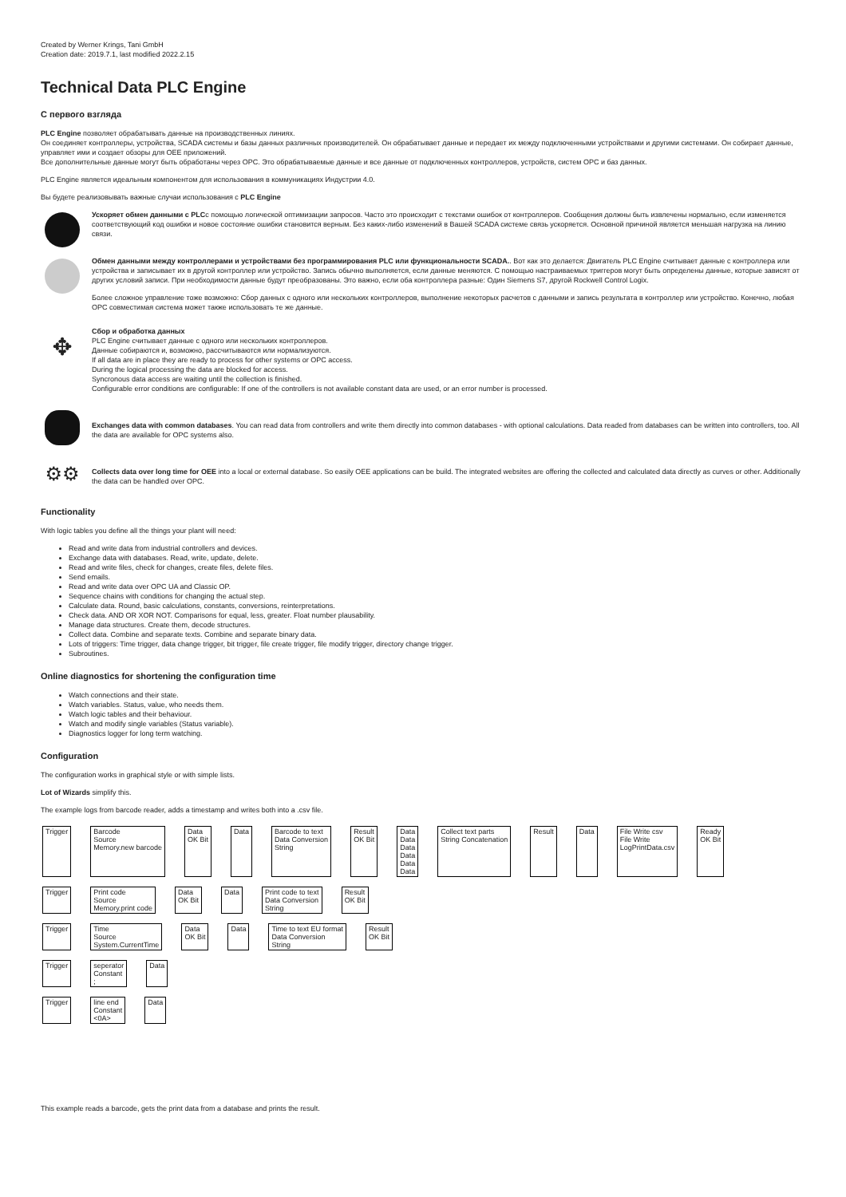Created by Werner Krings, Tani GmbH
Creation date: 2019.7.1, last modified 2022.2.15
Technical Data PLC Engine
С первого взгляда
PLC Engine позволяет обрабатывать данные на производственных линиях.
Он соединяет контроллеры, устройства, SCADA системы и базы данных различных производителей. Он обрабатывает данные и передает их между подключенными устройствами и другими системами. Он собирает данные, управляет ими и создает обзоры для OEE приложений.
Все дополнительные данные могут быть обработаны через OPC. Это обрабатываемые данные и все данные от подключенных контроллеров, устройств, систем OPC и баз данных.
PLC Engine является идеальным компонентом для использования в коммуникациях Индустрии 4.0.
Вы будете реализовывать важные случаи использования с PLC Engine
Ускоряет обмен данными с PLCс помощью логической оптимизации запросов. Часто это происходит с текстами ошибок от контроллеров. Сообщения должны быть извлечены нормально, если изменяется соответствующий код ошибки и новое состояние ошибки становится верным. Без каких-либо изменений в Вашей SCADA системе связь ускоряется. Основной причиной является меньшая нагрузка на линию связи.
Обмен данными между контроллерами и устройствами без программирования PLC или функциональности SCADA.. Вот как это делается: Двигатель PLC Engine считывает данные с контроллера или устройства и записывает их в другой контроллер или устройство. Запись обычно выполняется, если данные меняются. С помощью настраиваемых триггеров могут быть определены данные, которые зависят от других условий записи. При необходимости данные будут преобразованы. Это важно, если оба контроллера разные: Один Siemens S7, другой Rockwell Control Logix.
Более сложное управление тоже возможно: Сбор данных с одного или нескольких контроллеров, выполнение некоторых расчетов с данными и запись результата в контроллер или устройство. Конечно, любая OPC совместимая система может также использовать те же данные.
✥
Сбор и обработка данных
PLC Engine считывает данные с одного или нескольких контроллеров.
Данные собираются и, возможно, рассчитываются или нормализуются.
If all data are in place they are ready to process for other systems or OPC access.
During the logical processing the data are blocked for access.
Syncronous data access are waiting until the collection is finished.
Configurable error conditions are configurable: If one of the controllers is not available constant data are used, or an error number is processed.
Exchanges data with common databases. You can read data from controllers and write them directly into common databases - with optional calculations. Data readed from databases can be written into controllers, too. All the data are available for OPC systems also.
⚙⚙
Collects data over long time for OEE into a local or external database. So easily OEE applications can be build. The integrated websites are offering the collected and calculated data directly as curves or other. Additionally the data can be handled over OPC.
Functionality
With logic tables you define all the things your plant will need:
Read and write data from industrial controllers and devices.
Exchange data with databases. Read, write, update, delete.
Read and write files, check for changes, create files, delete files.
Send emails.
Read and write data over OPC UA and Classic OP.
Sequence chains with conditions for changing the actual step.
Calculate data. Round, basic calculations, constants, conversions, reinterpretations.
Check data. AND OR XOR NOT. Comparisons for equal, less, greater. Float number plausability.
Manage data structures. Create them, decode structures.
Collect data. Combine and separate texts. Combine and separate binary data.
Lots of triggers: Time trigger, data change trigger, bit trigger, file create trigger, file modify trigger, directory change trigger.
Subroutines.
Online diagnostics for shortening the configuration time
Watch connections and their state.
Watch variables. Status, value, who needs them.
Watch logic tables and their behaviour.
Watch and modify single variables (Status variable).
Diagnostics logger for long term watching.
Configuration
The configuration works in graphical style or with simple lists.
Lot of Wizards simplify this.
The example logs from barcode reader, adds a timestamp and writes both into a .csv file.
Trigger Barcode
Source
Memory.new barcode Data
OK Bit Data Barcode to text
Data Conversion
String Result
OK Bit Data
Data
Data
Data
Data
Data Collect text parts
String Concatenation Result Data File Write csv
File Write
LogPrintData.csv Ready
OK Bit
Trigger Print code
Source
Memory.print code Data
OK Bit Data Print code to text
Data Conversion
String Result
OK Bit
Trigger Time
Source
System.CurrentTime Data
OK Bit Data Time to text EU format
Data Conversion
String Result
OK Bit
Trigger seperator
Constant
; Data
Trigger line end
Constant
<0A> Data
This example reads a barcode, gets the print data from a database and prints the result.